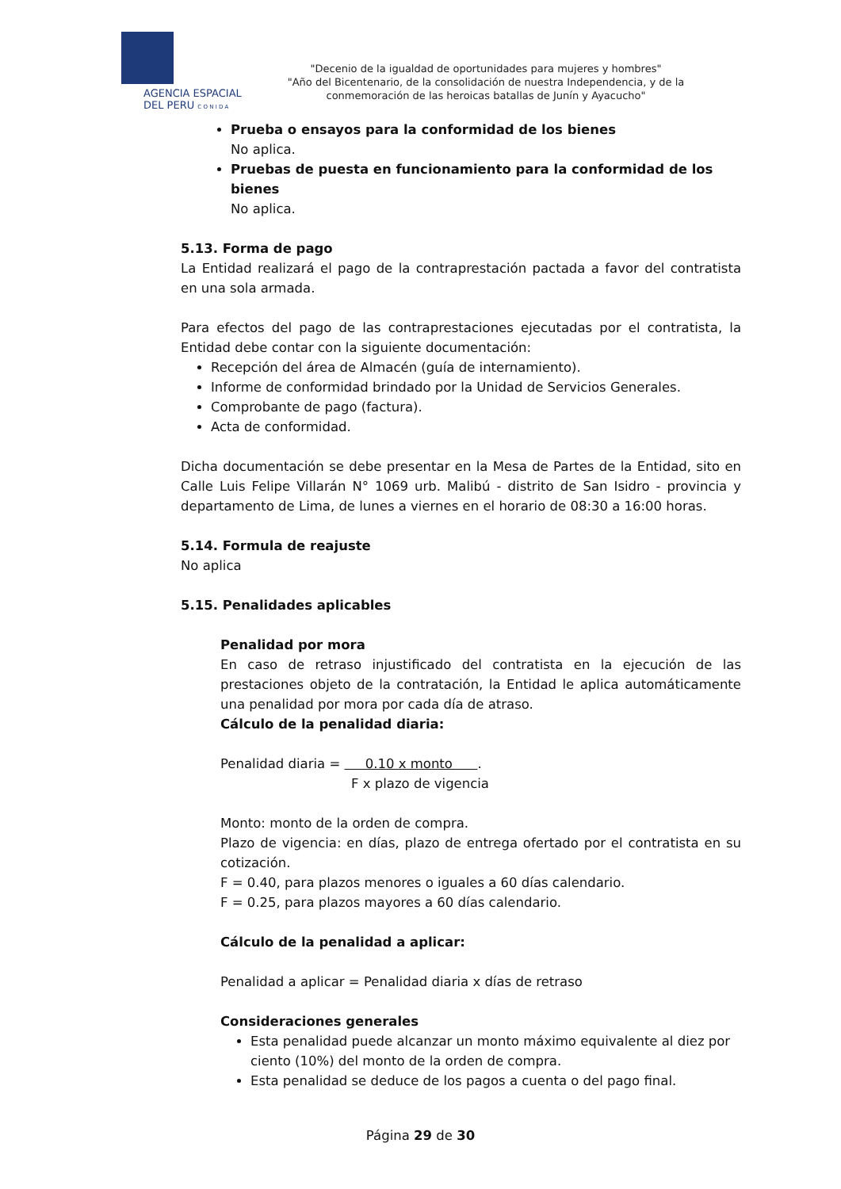AGENCIA ESPACIAL
DEL PERU C O N I D A
"Decenio de la igualdad de oportunidades para mujeres y hombres"
"Año del Bicentenario, de la consolidación de nuestra Independencia, y de la conmemoración de las heroicas batallas de Junín y Ayacucho"
Prueba o ensayos para la conformidad de los bienes
No aplica.
Pruebas de puesta en funcionamiento para la conformidad de los bienes
No aplica.
5.13. Forma de pago
La Entidad realizará el pago de la contraprestación pactada a favor del contratista en una sola armada.
Para efectos del pago de las contraprestaciones ejecutadas por el contratista, la Entidad debe contar con la siguiente documentación:
Recepción del área de Almacén (guía de internamiento).
Informe de conformidad brindado por la Unidad de Servicios Generales.
Comprobante de pago (factura).
Acta de conformidad.
Dicha documentación se debe presentar en la Mesa de Partes de la Entidad, sito en Calle Luis Felipe Villarán N° 1069 urb. Malibú - distrito de San Isidro - provincia y departamento de Lima, de lunes a viernes en el horario de 08:30 a 16:00 horas.
5.14. Formula de reajuste
No aplica
5.15. Penalidades aplicables
Penalidad por mora
En caso de retraso injustificado del contratista en la ejecución de las prestaciones objeto de la contratación, la Entidad le aplica automáticamente una penalidad por mora por cada día de atraso.
Cálculo de la penalidad diaria:
Penalidad diaria = 0.10 x monto .
F x plazo de vigencia
Monto: monto de la orden de compra.
Plazo de vigencia: en días, plazo de entrega ofertado por el contratista en su cotización.
F = 0.40, para plazos menores o iguales a 60 días calendario.
F = 0.25, para plazos mayores a 60 días calendario.
Cálculo de la penalidad a aplicar:
Penalidad a aplicar = Penalidad diaria x días de retraso
Consideraciones generales
Esta penalidad puede alcanzar un monto máximo equivalente al diez por ciento (10%) del monto de la orden de compra.
Esta penalidad se deduce de los pagos a cuenta o del pago final.
Página 29 de 30